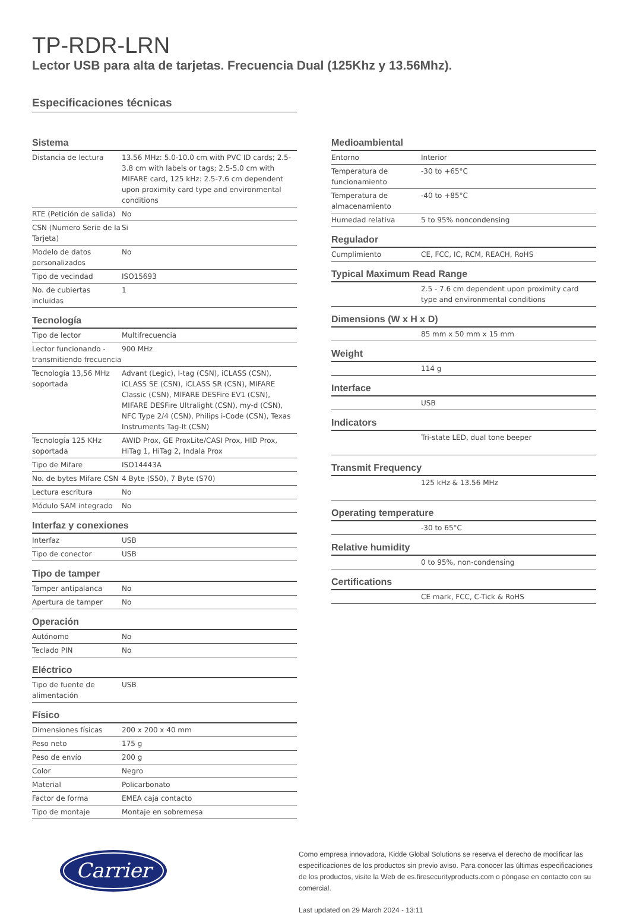TP-RDR-LRN
Lector USB para alta de tarjetas. Frecuencia Dual (125Khz y 13.56Mhz).
Especificaciones técnicas
Sistema
| Distancia de lectura | 13.56 MHz: 5.0-10.0 cm with PVC ID cards; 2.5-3.8 cm with labels or tags; 2.5-5.0 cm with MIFARE card, 125 kHz: 2.5-7.6 cm dependent upon proximity card type and environmental conditions |
| RTE (Petición de salida) | No |
| CSN (Numero Serie de la Tarjeta) | Si |
| Modelo de datos personalizados | No |
| Tipo de vecindad | ISO15693 |
| No. de cubiertas incluidas | 1 |
Tecnología
| Tipo de lector | Multifrecuencia |
| Lector funcionando - transmitiendo frecuencia | 900 MHz |
| Tecnología 13,56 MHz soportada | Advant (Legic), I-tag (CSN), iCLASS (CSN), iCLASS SE (CSN), iCLASS SR (CSN), MIFARE Classic (CSN), MIFARE DESFire EV1 (CSN), MIFARE DESFire Ultralight (CSN), my-d (CSN), NFC Type 2/4 (CSN), Philips i-Code (CSN), Texas Instruments Tag-It (CSN) |
| Tecnología 125 KHz soportada | AWID Prox, GE ProxLite/CASI Prox, HID Prox, HiTag 1, HiTag 2, Indala Prox |
| Tipo de Mifare | ISO14443A |
| No. de bytes Mifare CSN | 4 Byte (S50), 7 Byte (S70) |
| Lectura escritura | No |
| Módulo SAM integrado | No |
Interfaz y conexiones
| Interfaz | USB |
| Tipo de conector | USB |
Tipo de tamper
| Tamper antipalanca | No |
| Apertura de tamper | No |
Operación
| Autónomo | No |
| Teclado PIN | No |
Eléctrico
| Tipo de fuente de alimentación | USB |
Físico
| Dimensiones físicas | 200 x 200 x 40 mm |
| Peso neto | 175 g |
| Peso de envío | 200 g |
| Color | Negro |
| Material | Policarbonato |
| Factor de forma | EMEA caja contacto |
| Tipo de montaje | Montaje en sobremesa |
Medioambiental
| Entorno | Interior |
| Temperatura de funcionamiento | -30 to +65°C |
| Temperatura de almacenamiento | -40 to +85°C |
| Humedad relativa | 5 to 95% noncondensing |
Regulador
| Cumplimiento | CE, FCC, IC, RCM, REACH, RoHS |
Typical Maximum Read Range
| | 2.5 - 7.6 cm dependent upon proximity card type and environmental conditions |
Dimensions (W x H x D)
| | 85 mm x 50 mm x 15 mm |
Weight
| | 114 g |
Interface
| | USB |
Indicators
| | Tri-state LED, dual tone beeper |
Transmit Frequency
| | 125 kHz & 13.56 MHz |
Operating temperature
| | -30 to 65°C |
Relative humidity
| | 0 to 95%, non-condensing |
Certifications
| | CE mark, FCC, C-Tick & RoHS |
Carrier
Como empresa innovadora, Kidde Global Solutions se reserva el derecho de modificar las especificaciones de los productos sin previo aviso. Para conocer las últimas especificaciones de los productos, visite la Web de es.firesecurityproducts.com o póngase en contacto con su comercial.
Last updated on 29 March 2024 - 13:11